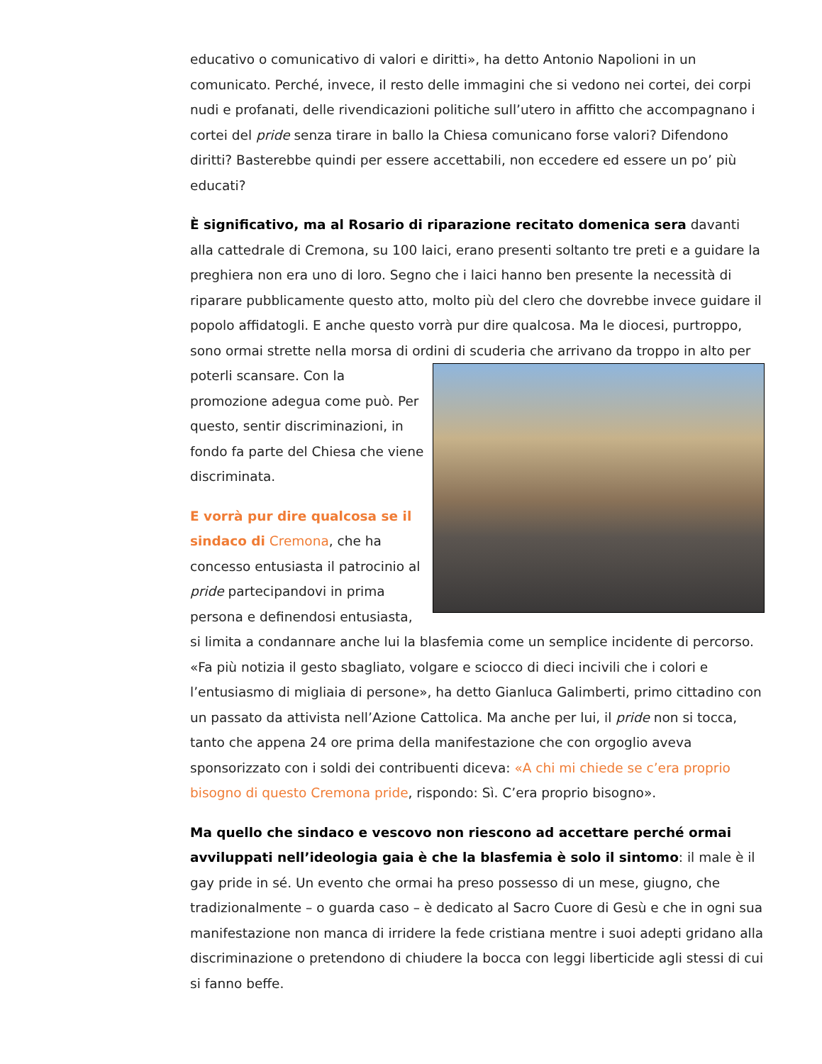educativo o comunicativo di valori e diritti», ha detto Antonio Napolioni in un comunicato. Perché, invece, il resto delle immagini che si vedono nei cortei, dei corpi nudi e profanati, delle rivendicazioni politiche sull’utero in affitto che accompagnano i cortei del pride senza tirare in ballo la Chiesa comunicano forse valori? Difendono diritti? Basterebbe quindi per essere accettabili, non eccedere ed essere un po’ più educati?
È significativo, ma al Rosario di riparazione recitato domenica sera davanti alla cattedrale di Cremona, su 100 laici, erano presenti soltanto tre preti e a guidare la preghiera non era uno di loro. Segno che i laici hanno ben presente la necessità di riparare pubblicamente questo atto, molto più del clero che dovrebbe invece guidare il popolo affidatogli. E anche questo vorrà pur dire qualcosa. Ma le diocesi, purtroppo, sono ormai strette nella morsa di ordini di scuderia che arrivano da troppo in alto per poterli scansare. Con la promozione adegua come può. Per questo, sentir discriminazioni, in fondo fa parte del Chiesa che viene discriminata.
E vorrà pur dire qualcosa se il sindaco di Cremona, che ha concesso entusiasta il patrocinio al pride partecipandovi in prima persona e definendosi entusiasta, si limita a condannare anche lui la blasfemia come un semplice incidente di percorso. «Fa più notizia il gesto sbagliato, volgare e sciocco di dieci incivili che i colori e l’entusiasmo di migliaia di persone», ha detto Gianluca Galimberti, primo cittadino con un passato da attivista nell’Azione Cattolica. Ma anche per lui, il pride non si tocca, tanto che appena 24 ore prima della manifestazione che con orgoglio aveva sponsorizzato con i soldi dei contribuenti diceva: «A chi mi chiede se c’era proprio bisogno di questo Cremona pride, rispondo: Sì. C’era proprio bisogno».
Ma quello che sindaco e vescovo non riescono ad accettare perché ormai avviluppati nell’ideologia gaia è che la blasfemia è solo il sintomo: il male è il gay pride in sé. Un evento che ormai ha preso possesso di un mese, giugno, che tradizionalmente – o guarda caso – è dedicato al Sacro Cuore di Gesù e che in ogni sua manifestazione non manca di irridere la fede cristiana mentre i suoi adepti gridano alla discriminazione o pretendono di chiudere la bocca con leggi liberticide agli stessi di cui si fanno beffe.